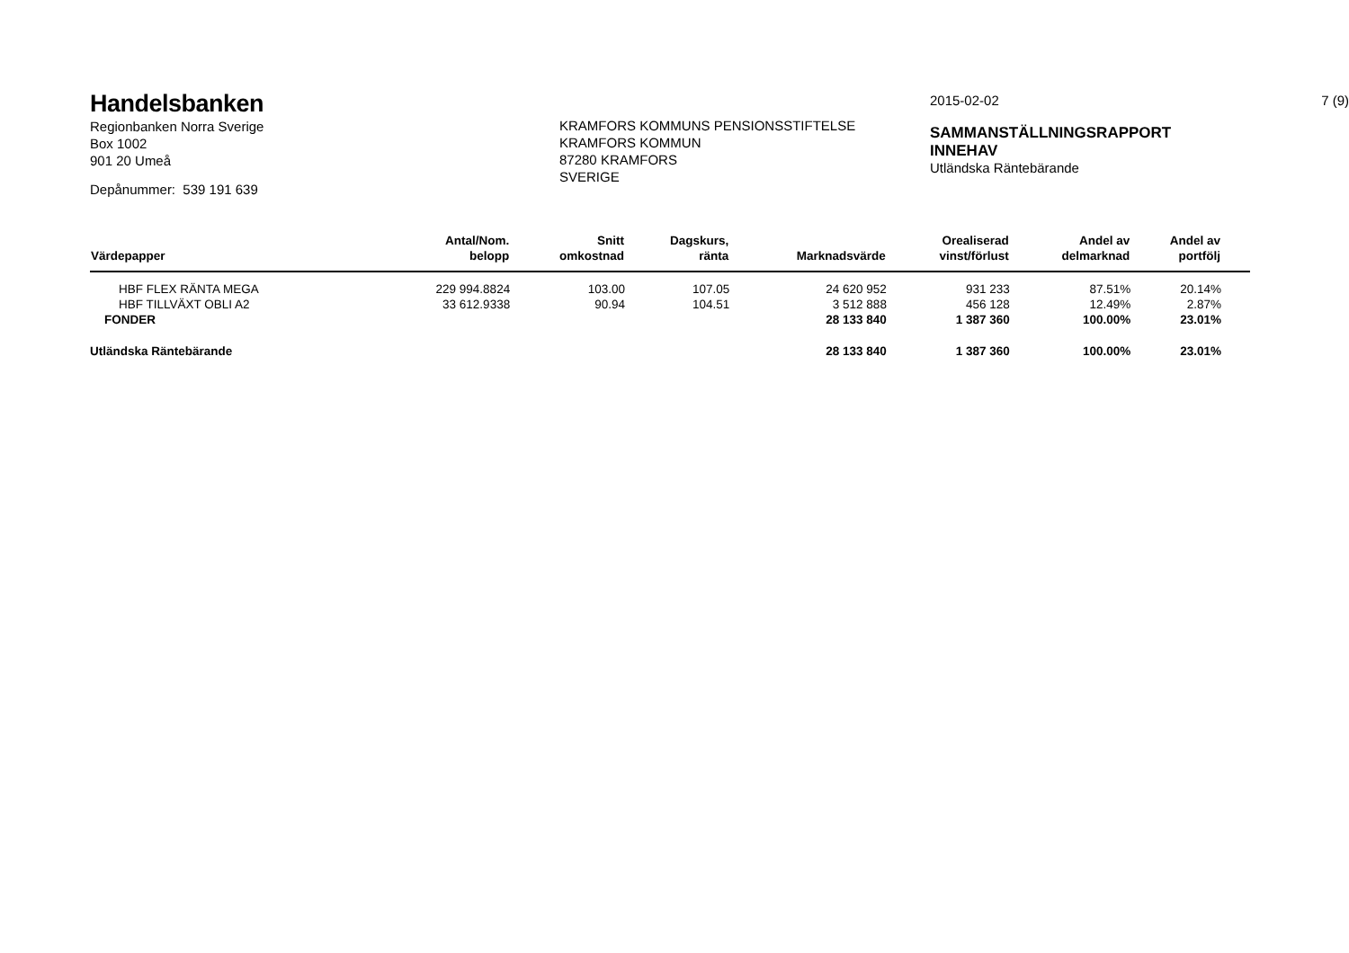Handelsbanken
Regionbanken Norra Sverige
Box 1002
901 20 Umeå
Depånummer: 539 191 639
KRAMFORS KOMMUNS PENSIONSSTIFTELSE
KRAMFORS KOMMUN
87280 KRAMFORS
SVERIGE
2015-02-02
SAMMANSTÄLLNINGSRAPPORT
INNEHAV
Utländska Räntebärande
7 (9)
| Värdepapper | Antal/Nom. belopp | Snitt omkostnad | Dagskurs, ränta | Marknadsvärde | Orealiserad vinst/förlust | Andel av delmarknad | Andel av portfölj | |
| --- | --- | --- | --- | --- | --- | --- | --- | --- |
| HBF FLEX RÄNTA MEGA | 229 994.8824 | 103.00 | 107.05 | 24 620 952 | 931 233 | 87.51% | 20.14% | |
| HBF TILLVÄXT OBLI A2 | 33 612.9338 | 90.94 | 104.51 | 3 512 888 | 456 128 | 12.49% | 2.87% | |
| FONDER | | | | 28 133 840 | 1 387 360 | 100.00% | 23.01% | |
| Utländska Räntebärande | | | | 28 133 840 | 1 387 360 | 100.00% | 23.01% | |